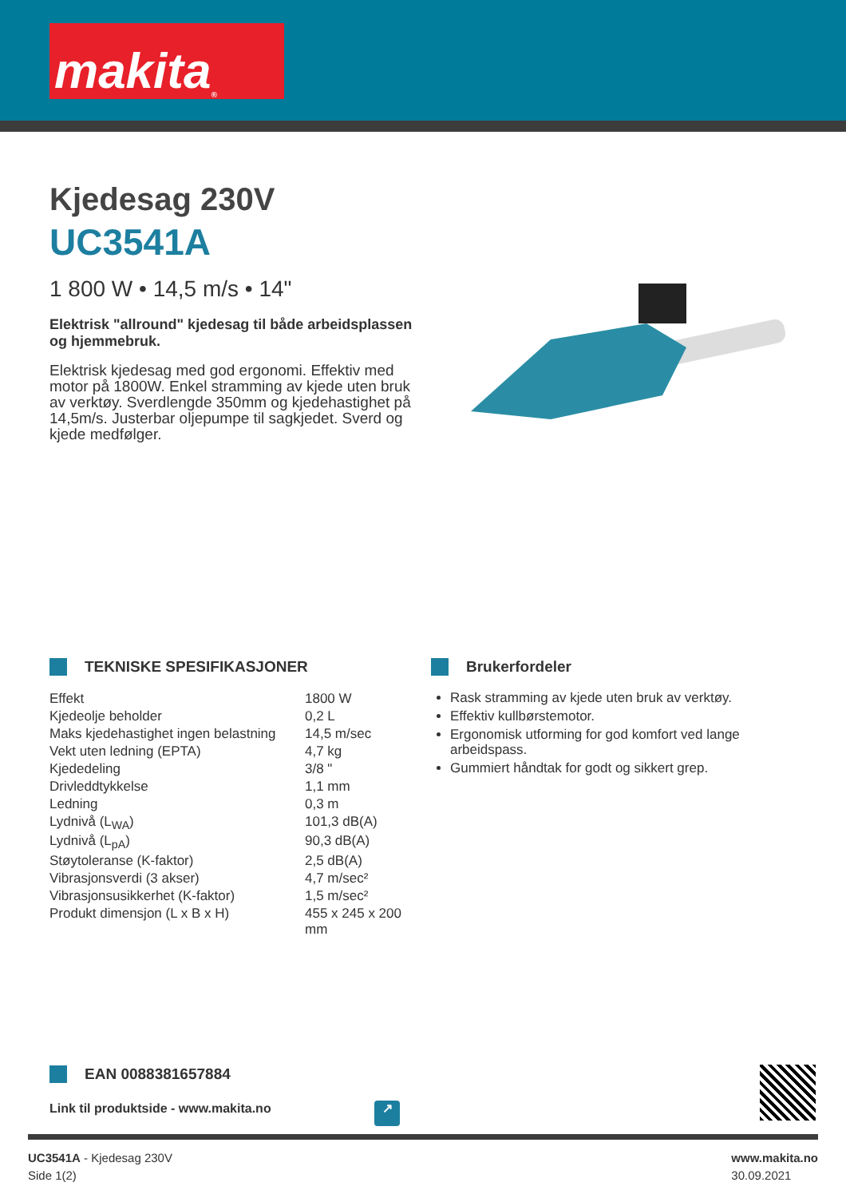makita<sup>®</sup>
Kjedesag 230V
UC3541A
1 800 W • 14,5 m/s • 14"
Elektrisk "allround" kjedesag til både arbeidsplassen og hjemmebruk.
Elektrisk kjedesag med god ergonomi. Effektiv med motor på 1800W. Enkel stramming av kjede uten bruk av verktøy. Sverdlengde 350mm og kjedehastighet på 14,5m/s. Justerbar oljepumpe til sagkjedet. Sverd og kjede medfølger.
TEKNISKE SPESIFIKASJONER
| Effekt | 1800 W |
| Kjedeolje beholder | 0,2 L |
| Maks kjedehastighet ingen belastning | 14,5 m/sec |
| Vekt uten ledning (EPTA) | 4,7 kg |
| Kjededeling | 3/8 " |
| Drivleddtykkelse | 1,1 mm |
| Ledning | 0,3 m |
| Lydnivå (L<sub>WA</sub>) | 101,3 dB(A) |
| Lydnivå (L<sub>pA</sub>) | 90,3 dB(A) |
| Støytoleranse (K-faktor) | 2,5 dB(A) |
| Vibrasjonsverdi (3 akser) | 4,7 m/sec² |
| Vibrasjonsusikkerhet (K-faktor) | 1,5 m/sec² |
| Produkt dimensjon (L x B x H) | 455 x 245 x 200 mm |
Brukerfordeler
Rask stramming av kjede uten bruk av verktøy.
Effektiv kullbørstemotor.
Ergonomisk utforming for god komfort ved lange arbeidspass.
Gummiert håndtak for godt og sikkert grep.
EAN 0088381657884
Link til produktside - www.makita.no ↗
UC3541A - Kjedesag 230V
Side 1(2)
www.makita.no
30.09.2021